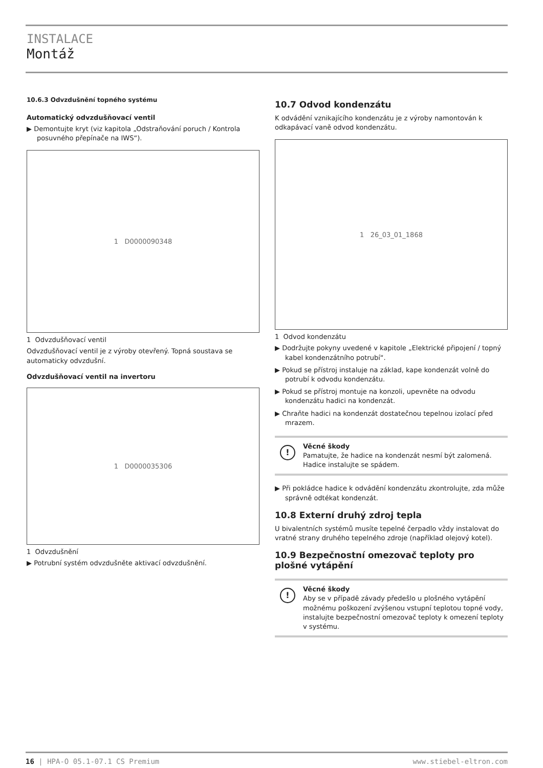INSTALACE
Montáž
10.6.3 Odvzdušnění topného systému
Automatický odvzdušňovací ventil
▶ Demontujte kryt (viz kapitola „Odstraňování poruch / Kontrola posuvného přepínače na IWS“).
1 D0000090348
1 Odvzdušňovací ventil
Odvzdušňovací ventil je z výroby otevřený. Topná soustava se automaticky odvzdušní.
Odvzdušňovací ventil na invertoru
1 D0000035306
1 Odvzdušnění
▶ Potrubní systém odvzdušněte aktivací odvzdušnění.
10.7 Odvod kondenzátu
K odvádění vznikajícího kondenzátu je z výroby namontován k odkapávací vaně odvod kondenzátu.
1 26_03_01_1868
1 Odvod kondenzátu
▶ Dodržujte pokyny uvedené v kapitole „Elektrické připojení / topný kabel kondenzátního potrubí“.
▶ Pokud se přístroj instaluje na základ, kape kondenzát volně do potrubí k odvodu kondenzátu.
▶ Pokud se přístroj montuje na konzoli, upevněte na odvodu kondenzátu hadici na kondenzát.
▶ Chraňte hadici na kondenzát dostatečnou tepelnou izolací před mrazem.
!
Věcné škody
Pamatujte, že hadice na kondenzát nesmí být zalomená. Hadice instalujte se spádem.
▶ Při pokládce hadice k odvádění kondenzátu zkontrolujte, zda může správně odtékat kondenzát.
10.8 Externí druhý zdroj tepla
U bivalentních systémů musíte tepelné čerpadlo vždy instalovat do vratné strany druhého tepelného zdroje (například olejový kotel).
10.9 Bezpečnostní omezovač teploty pro plošné vytápění
!
Věcné škody
Aby se v případě závady předešlo u plošného vytápění možnému poškození zvýšenou vstupní teplotou topné vody, instalujte bezpečnostní omezovač teploty k omezení teploty v systému.
16 | HPA-O 05.1-07.1 CS Premium www.stiebel-eltron.com